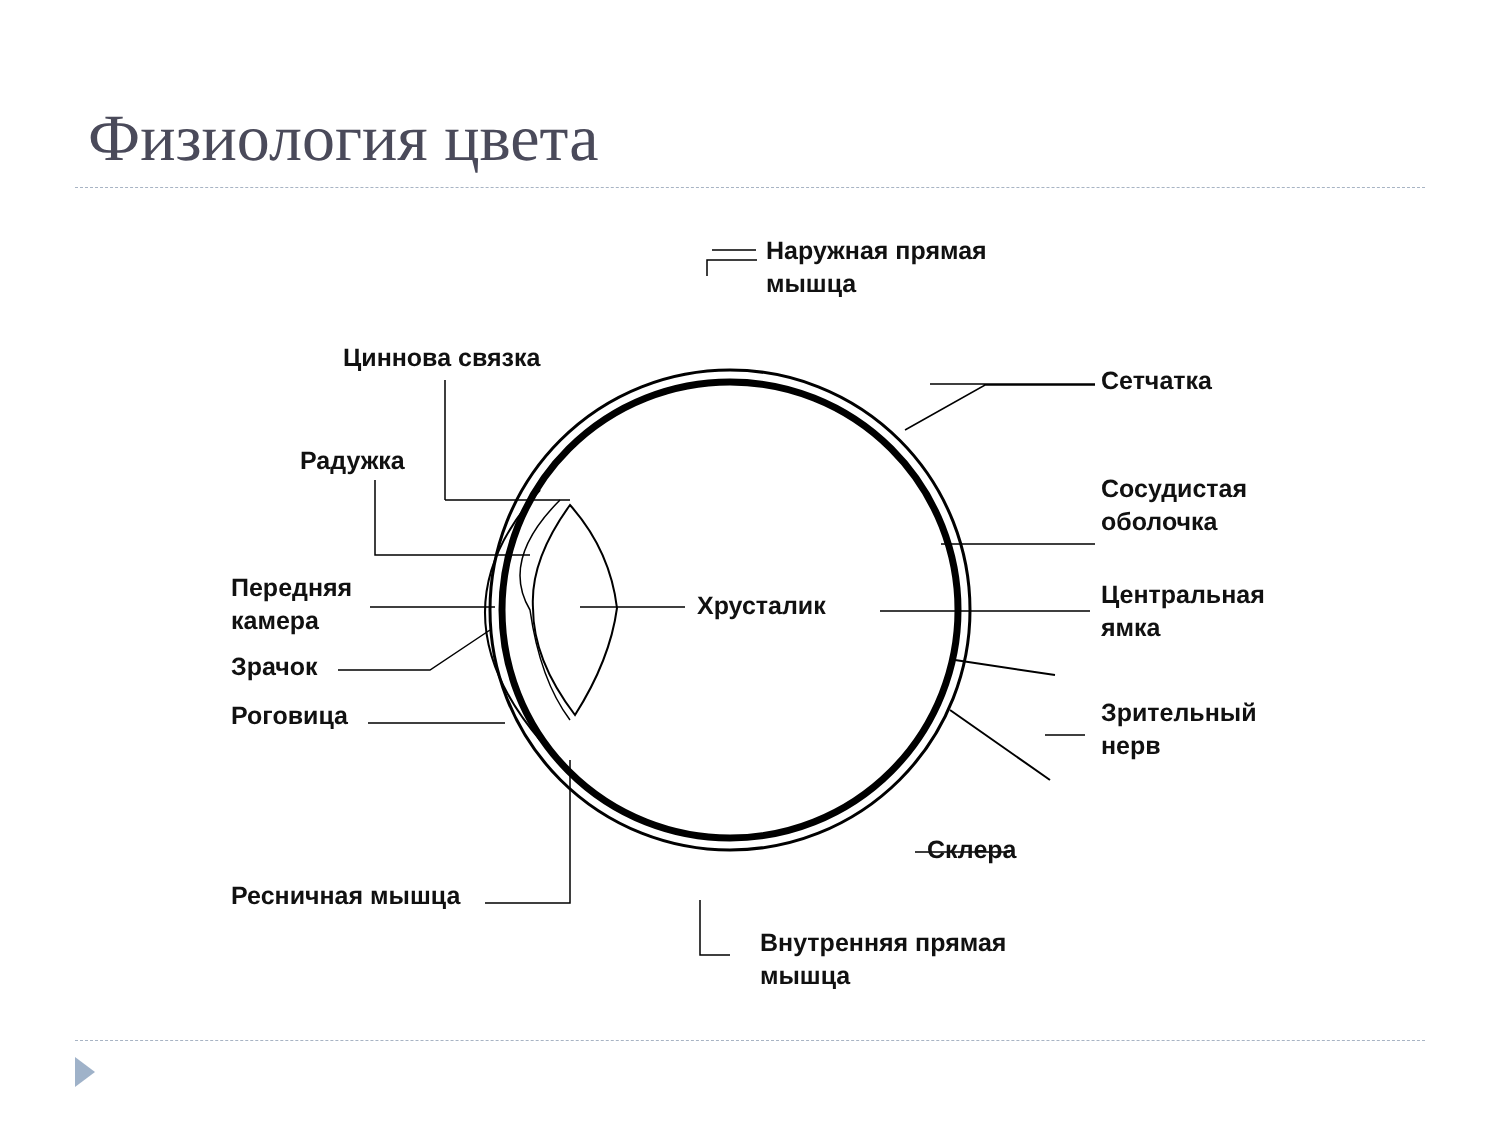Физиология цвета
Наружная прямая
мышца
Циннова связка
Сетчатка
Радужка
Сосудистая
оболочка
Передняя
камера
Хрусталик
Центральная
ямка
Зрачок
Роговица
Зрительный
нерв
Склера
Ресничная мышца
Внутренняя прямая
мышца